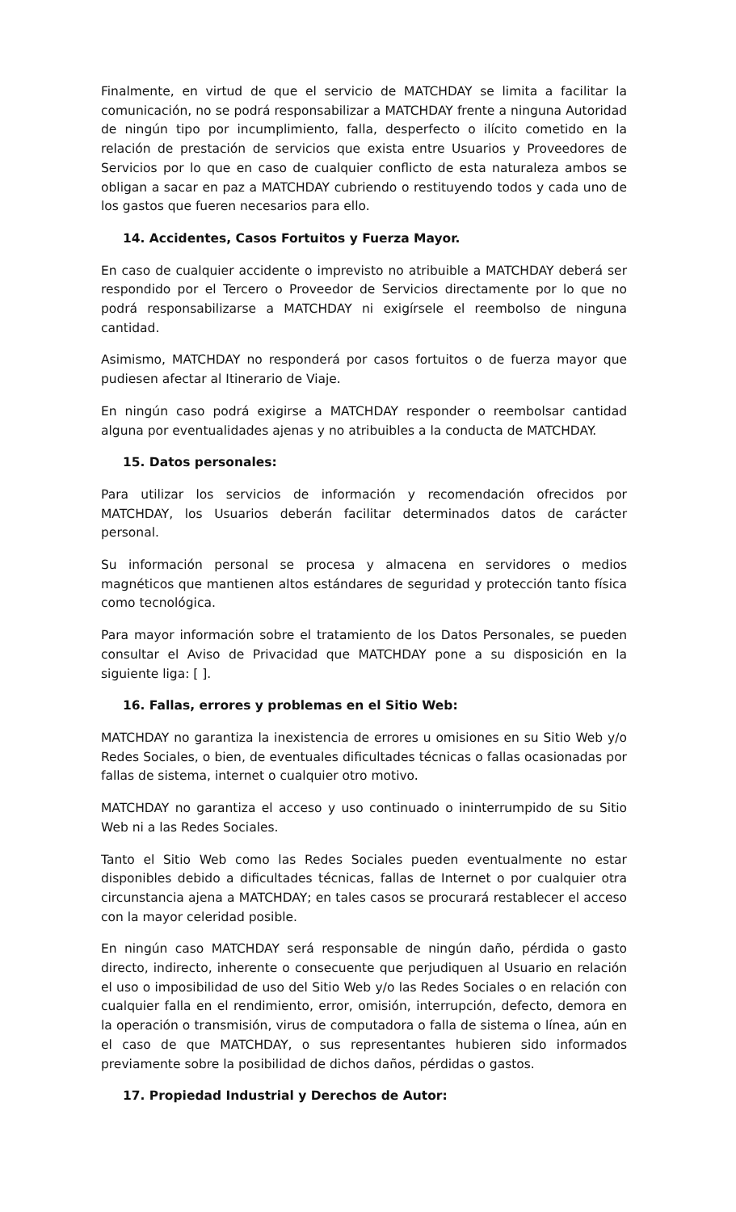Finalmente, en virtud de que el servicio de MATCHDAY se limita a facilitar la comunicación, no se podrá responsabilizar a MATCHDAY frente a ninguna Autoridad de ningún tipo por incumplimiento, falla, desperfecto o ilícito cometido en la relación de prestación de servicios que exista entre Usuarios y Proveedores de Servicios por lo que en caso de cualquier conflicto de esta naturaleza ambos se obligan a sacar en paz a MATCHDAY cubriendo o restituyendo todos y cada uno de los gastos que fueren necesarios para ello.
14. Accidentes, Casos Fortuitos y Fuerza Mayor.
En caso de cualquier accidente o imprevisto no atribuible a MATCHDAY deberá ser respondido por el Tercero o Proveedor de Servicios directamente por lo que no podrá responsabilizarse a MATCHDAY ni exigírsele el reembolso de ninguna cantidad.
Asimismo, MATCHDAY no responderá por casos fortuitos o de fuerza mayor que pudiesen afectar al Itinerario de Viaje.
En ningún caso podrá exigirse a MATCHDAY responder o reembolsar cantidad alguna por eventualidades ajenas y no atribuibles a la conducta de MATCHDAY.
15. Datos personales:
Para utilizar los servicios de información y recomendación ofrecidos por MATCHDAY, los Usuarios deberán facilitar determinados datos de carácter personal.
Su información personal se procesa y almacena en servidores o medios magnéticos que mantienen altos estándares de seguridad y protección tanto física como tecnológica.
Para mayor información sobre el tratamiento de los Datos Personales, se pueden consultar el Aviso de Privacidad que MATCHDAY pone a su disposición en la siguiente liga: [ ].
16. Fallas, errores y problemas en el Sitio Web:
MATCHDAY no garantiza la inexistencia de errores u omisiones en su Sitio Web y/o Redes Sociales, o bien, de eventuales dificultades técnicas o fallas ocasionadas por fallas de sistema, internet o cualquier otro motivo.
MATCHDAY no garantiza el acceso y uso continuado o ininterrumpido de su Sitio Web ni a las Redes Sociales.
Tanto el Sitio Web como las Redes Sociales pueden eventualmente no estar disponibles debido a dificultades técnicas, fallas de Internet o por cualquier otra circunstancia ajena a MATCHDAY; en tales casos se procurará restablecer el acceso con la mayor celeridad posible.
En ningún caso MATCHDAY será responsable de ningún daño, pérdida o gasto directo, indirecto, inherente o consecuente que perjudiquen al Usuario en relación el uso o imposibilidad de uso del Sitio Web y/o las Redes Sociales o en relación con cualquier falla en el rendimiento, error, omisión, interrupción, defecto, demora en la operación o transmisión, virus de computadora o falla de sistema o línea, aún en el caso de que MATCHDAY, o sus representantes hubieren sido informados previamente sobre la posibilidad de dichos daños, pérdidas o gastos.
17. Propiedad Industrial y Derechos de Autor: